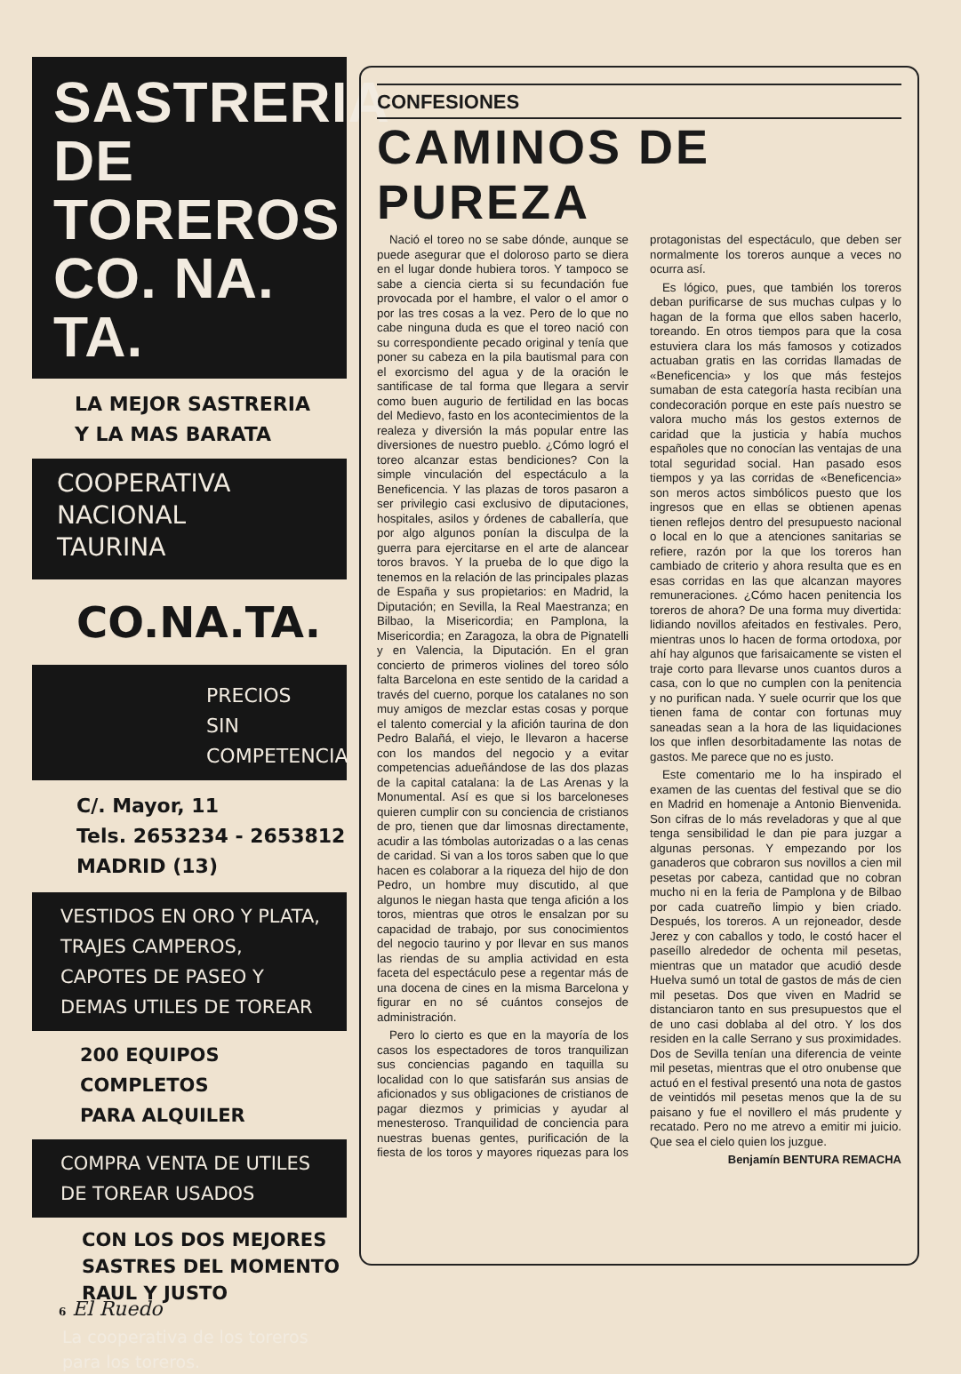SASTRERIA
DE
TOREROS
CO. NA. TA.
LA MEJOR SASTRERIA
Y LA MAS BARATA
COOPERATIVA
NACIONAL
TAURINA
CO.NA.TA.
PRECIOS
SIN
COMPETENCIA
C/. Mayor, 11
Tels. 2653234 - 2653812
MADRID (13)
VESTIDOS EN ORO Y PLATA,
TRAJES CAMPEROS,
CAPOTES DE PASEO Y
DEMAS UTILES DE TOREAR
200 EQUIPOS
COMPLETOS
PARA ALQUILER
COMPRA VENTA DE UTILES
DE TOREAR USADOS
CON LOS DOS MEJORES
SASTRES DEL MOMENTO
RAUL Y JUSTO
La cooperativa de los toreros
para los toreros.
CONFESIONES
CAMINOS DE PUREZA
Nació el toreo no se sabe dónde, aunque se puede asegurar que el doloroso parto se diera en el lugar donde hubiera toros. Y tampoco se sabe a ciencia cierta si su fecundación fue provocada por el hambre, el valor o el amor o por las tres cosas a la vez. Pero de lo que no cabe ninguna duda es que el toreo nació con su correspondiente pecado original y tenía que poner su cabeza en la pila bautismal para con el exorcismo del agua y de la oración le santificase de tal forma que llegara a servir como buen augurio de fertilidad en las bocas del Medievo, fasto en los acontecimientos de la realeza y diversión la más popular entre las diversiones de nuestro pueblo. ¿Cómo logró el toreo alcanzar estas bendiciones? Con la simple vinculación del espectáculo a la Beneficencia. Y las plazas de toros pasaron a ser privilegio casi exclusivo de diputaciones, hospitales, asilos y órdenes de caballería, que por algo algunos ponían la disculpa de la guerra para ejercitarse en el arte de alancear toros bravos. Y la prueba de lo que digo la tenemos en la relación de las principales plazas de España y sus propietarios: en Madrid, la Diputación; en Sevilla, la Real Maestranza; en Bilbao, la Misericordia; en Pamplona, la Misericordia; en Zaragoza, la obra de Pignatelli y en Valencia, la Diputación. En el gran concierto de primeros violines del toreo sólo falta Barcelona en este sentido de la caridad a través del cuerno, porque los catalanes no son muy amigos de mezclar estas cosas y porque el talento comercial y la afición taurina de don Pedro Balañá, el viejo, le llevaron a hacerse con los mandos del negocio y a evitar competencias adueñándose de las dos plazas de la capital catalana: la de Las Arenas y la Monumental. Así es que si los barceloneses quieren cumplir con su conciencia de cristianos de pro, tienen que dar limosnas directamente, acudir a las tómbolas autorizadas o a las cenas de caridad. Si van a los toros saben que lo que hacen es colaborar a la riqueza del hijo de don Pedro, un hombre muy discutido, al que algunos le niegan hasta que tenga afición a los toros, mientras que otros le ensalzan por su capacidad de trabajo, por sus conocimientos del negocio taurino y por llevar en sus manos las riendas de su amplia actividad en esta faceta del espectáculo pese a regentar más de una docena de cines en la misma Barcelona y figurar en no sé cuántos consejos de administración.
Pero lo cierto es que en la mayoría de los casos los espectadores de toros tranquilizan sus conciencias pagando en taquilla su localidad con lo que satisfarán sus ansias de aficionados y sus obligaciones de cristianos de pagar diezmos y primicias y ayudar al menesteroso. Tranquilidad de conciencia para nuestras buenas gentes, purificación de la fiesta de los toros y mayores riquezas para los protagonistas del espectáculo, que deben ser normalmente los toreros aunque a veces no ocurra así.
Es lógico, pues, que también los toreros deban purificarse de sus muchas culpas y lo hagan de la forma que ellos saben hacerlo, toreando. En otros tiempos para que la cosa estuviera clara los más famosos y cotizados actuaban gratis en las corridas llamadas de «Beneficencia» y los que más festejos sumaban de esta categoría hasta recibían una condecoración porque en este país nuestro se valora mucho más los gestos externos de caridad que la justicia y había muchos españoles que no conocían las ventajas de una total seguridad social. Han pasado esos tiempos y ya las corridas de «Beneficencia» son meros actos simbólicos puesto que los ingresos que en ellas se obtienen apenas tienen reflejos dentro del presupuesto nacional o local en lo que a atenciones sanitarias se refiere, razón por la que los toreros han cambiado de criterio y ahora resulta que es en esas corridas en las que alcanzan mayores remuneraciones. ¿Cómo hacen penitencia los toreros de ahora? De una forma muy divertida: lidiando novillos afeitados en festivales. Pero, mientras unos lo hacen de forma ortodoxa, por ahí hay algunos que farisaicamente se visten el traje corto para llevarse unos cuantos duros a casa, con lo que no cumplen con la penitencia y no purifican nada. Y suele ocurrir que los que tienen fama de contar con fortunas muy saneadas sean a la hora de las liquidaciones los que inflen desorbitadamente las notas de gastos. Me parece que no es justo.
Este comentario me lo ha inspirado el examen de las cuentas del festival que se dio en Madrid en homenaje a Antonio Bienvenida. Son cifras de lo más reveladoras y que al que tenga sensibilidad le dan pie para juzgar a algunas personas. Y empezando por los ganaderos que cobraron sus novillos a cien mil pesetas por cabeza, cantidad que no cobran mucho ni en la feria de Pamplona y de Bilbao por cada cuatreño limpio y bien criado. Después, los toreros. A un rejoneador, desde Jerez y con caballos y todo, le costó hacer el paseíllo alrededor de ochenta mil pesetas, mientras que un matador que acudió desde Huelva sumó un total de gastos de más de cien mil pesetas. Dos que viven en Madrid se distanciaron tanto en sus presupuestos que el de uno casi doblaba al del otro. Y los dos residen en la calle Serrano y sus proximidades. Dos de Sevilla tenían una diferencia de veinte mil pesetas, mientras que el otro onubense que actuó en el festival presentó una nota de gastos de veintidós mil pesetas menos que la de su paisano y fue el novillero el más prudente y recatado. Pero no me atrevo a emitir mi juicio. Que sea el cielo quien los juzgue.
Benjamín BENTURA REMACHA
6 El Ruedo